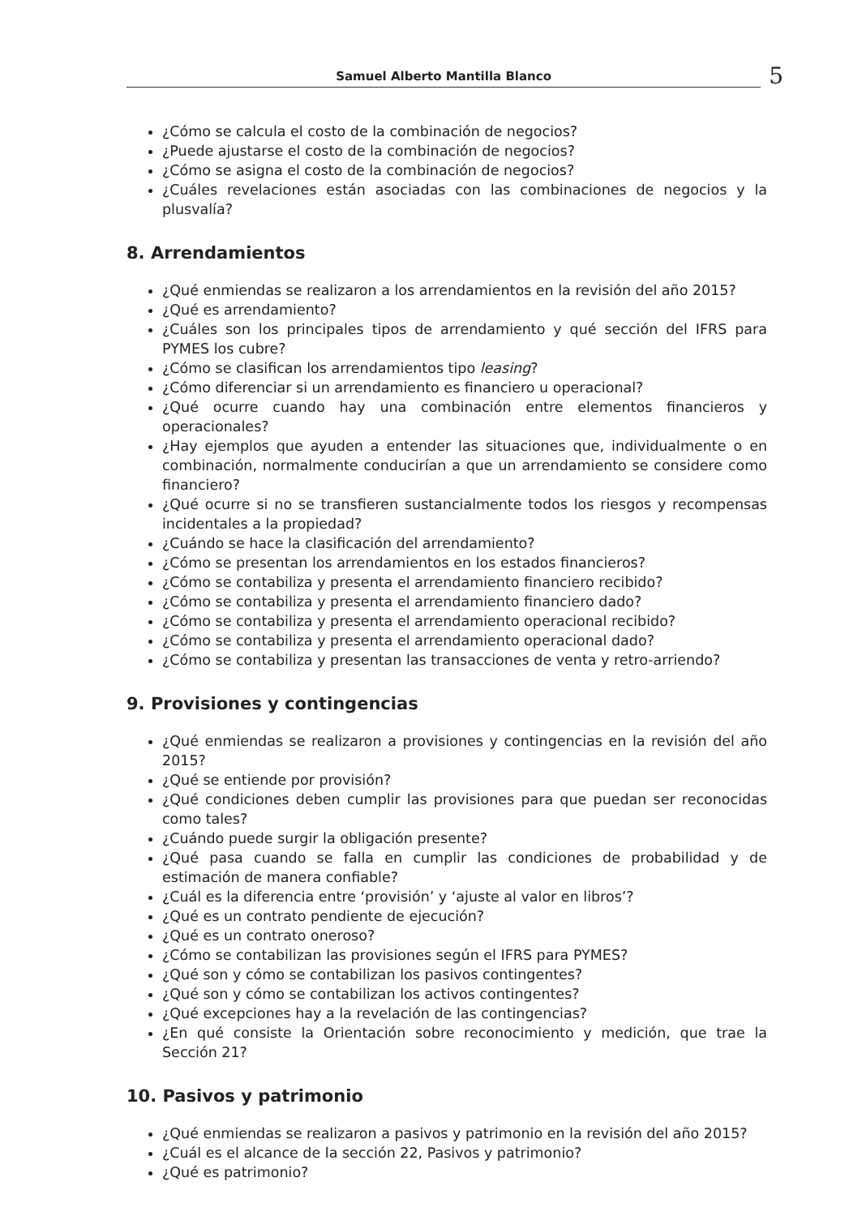Samuel Alberto Mantilla Blanco 5
¿Cómo se calcula el costo de la combinación de negocios?
¿Puede ajustarse el costo de la combinación de negocios?
¿Cómo se asigna el costo de la combinación de negocios?
¿Cuáles revelaciones están asociadas con las combinaciones de negocios y la plusvalía?
8. Arrendamientos
¿Qué enmiendas se realizaron a los arrendamientos en la revisión del año 2015?
¿Qué es arrendamiento?
¿Cuáles son los principales tipos de arrendamiento y qué sección del IFRS para PYMES los cubre?
¿Cómo se clasifican los arrendamientos tipo leasing?
¿Cómo diferenciar si un arrendamiento es financiero u operacional?
¿Qué ocurre cuando hay una combinación entre elementos financieros y operacionales?
¿Hay ejemplos que ayuden a entender las situaciones que, individualmente o en combinación, normalmente conducirían a que un arrendamiento se considere como financiero?
¿Qué ocurre si no se transfieren sustancialmente todos los riesgos y recompensas incidentales a la propiedad?
¿Cuándo se hace la clasificación del arrendamiento?
¿Cómo se presentan los arrendamientos en los estados financieros?
¿Cómo se contabiliza y presenta el arrendamiento financiero recibido?
¿Cómo se contabiliza y presenta el arrendamiento financiero dado?
¿Cómo se contabiliza y presenta el arrendamiento operacional recibido?
¿Cómo se contabiliza y presenta el arrendamiento operacional dado?
¿Cómo se contabiliza y presentan las transacciones de venta y retro-arriendo?
9. Provisiones y contingencias
¿Qué enmiendas se realizaron a provisiones y contingencias en la revisión del año 2015?
¿Qué se entiende por provisión?
¿Qué condiciones deben cumplir las provisiones para que puedan ser reconocidas como tales?
¿Cuándo puede surgir la obligación presente?
¿Qué pasa cuando se falla en cumplir las condiciones de probabilidad y de estimación de manera confiable?
¿Cuál es la diferencia entre ‘provisión’ y ‘ajuste al valor en libros’?
¿Qué es un contrato pendiente de ejecución?
¿Qué es un contrato oneroso?
¿Cómo se contabilizan las provisiones según el IFRS para PYMES?
¿Qué son y cómo se contabilizan los pasivos contingentes?
¿Qué son y cómo se contabilizan los activos contingentes?
¿Qué excepciones hay a la revelación de las contingencias?
¿En qué consiste la Orientación sobre reconocimiento y medición, que trae la Sección 21?
10. Pasivos y patrimonio
¿Qué enmiendas se realizaron a pasivos y patrimonio en la revisión del año 2015?
¿Cuál es el alcance de la sección 22, Pasivos y patrimonio?
¿Qué es patrimonio?